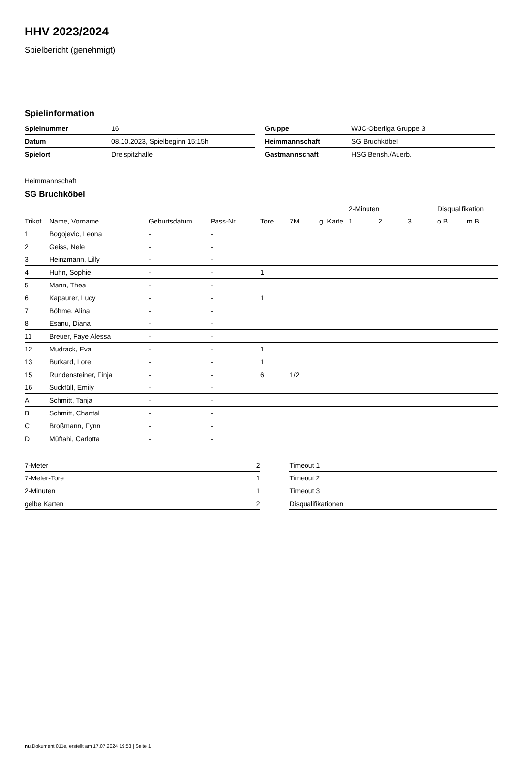HHV 2023/2024
Spielbericht (genehmigt)
Spielinformation
| Spielnummer | 16 |
| Datum | 08.10.2023, Spielbeginn 15:15h |
| Spielort | Dreispitzhalle |
| Gruppe | WJC-Oberliga Gruppe 3 |
| Heimmannschaft | SG Bruchköbel |
| Gastmannschaft | HSG Bensh./Auerb. |
Heimmannschaft
SG Bruchköbel
| | | | | | | | | 2-Minuten | | | Disqualifikation | |
| --- | --- | --- | --- | --- | --- | --- | --- | --- | --- | --- | --- | --- |
| Trikot | Name, Vorname | Geburtsdatum | Pass-Nr | Tore | 7M | g. Karte | | 1. | 2. | 3. | o.B. | m.B. |
| 1 | Bogojevic, Leona | - | - | | | | | | | | | |
| 2 | Geiss, Nele | - | - | | | | | | | | | |
| 3 | Heinzmann, Lilly | - | - | | | | | | | | | |
| 4 | Huhn, Sophie | - | - | 1 | | | | | | | | |
| 5 | Mann, Thea | - | - | | | | | | | | | |
| 6 | Kapaurer, Lucy | - | - | 1 | | | | | | | | |
| 7 | Böhme, Alina | - | - | | | | | | | | | |
| 8 | Esanu, Diana | - | - | | | | | | | | | |
| 11 | Breuer, Faye Alessa | - | - | | | | | | | | | |
| 12 | Mudrack, Eva | - | - | 1 | | | | | | | | |
| 13 | Burkard, Lore | - | - | 1 | | | | | | | | |
| 15 | Rundensteiner, Finja | - | - | 6 | 1/2 | | | | | | | |
| 16 | Suckfüll, Emily | - | - | | | | | | | | | |
| A | Schmitt, Tanja | - | - | | | | | | | | | |
| B | Schmitt, Chantal | - | - | | | | | | | | | |
| C | Broßmann, Fynn | - | - | | | | | | | | | |
| D | Müftahi, Carlotta | - | - | | | | | | | | | |
| 7-Meter | 2 |
| 7-Meter-Tore | 1 |
| 2-Minuten | 1 |
| gelbe Karten | 2 |
| Timeout 1 |
| Timeout 2 |
| Timeout 3 |
| Disqualifikationen |
nu.Dokument 011e, erstellt am 17.07.2024 19:53 | Seite 1